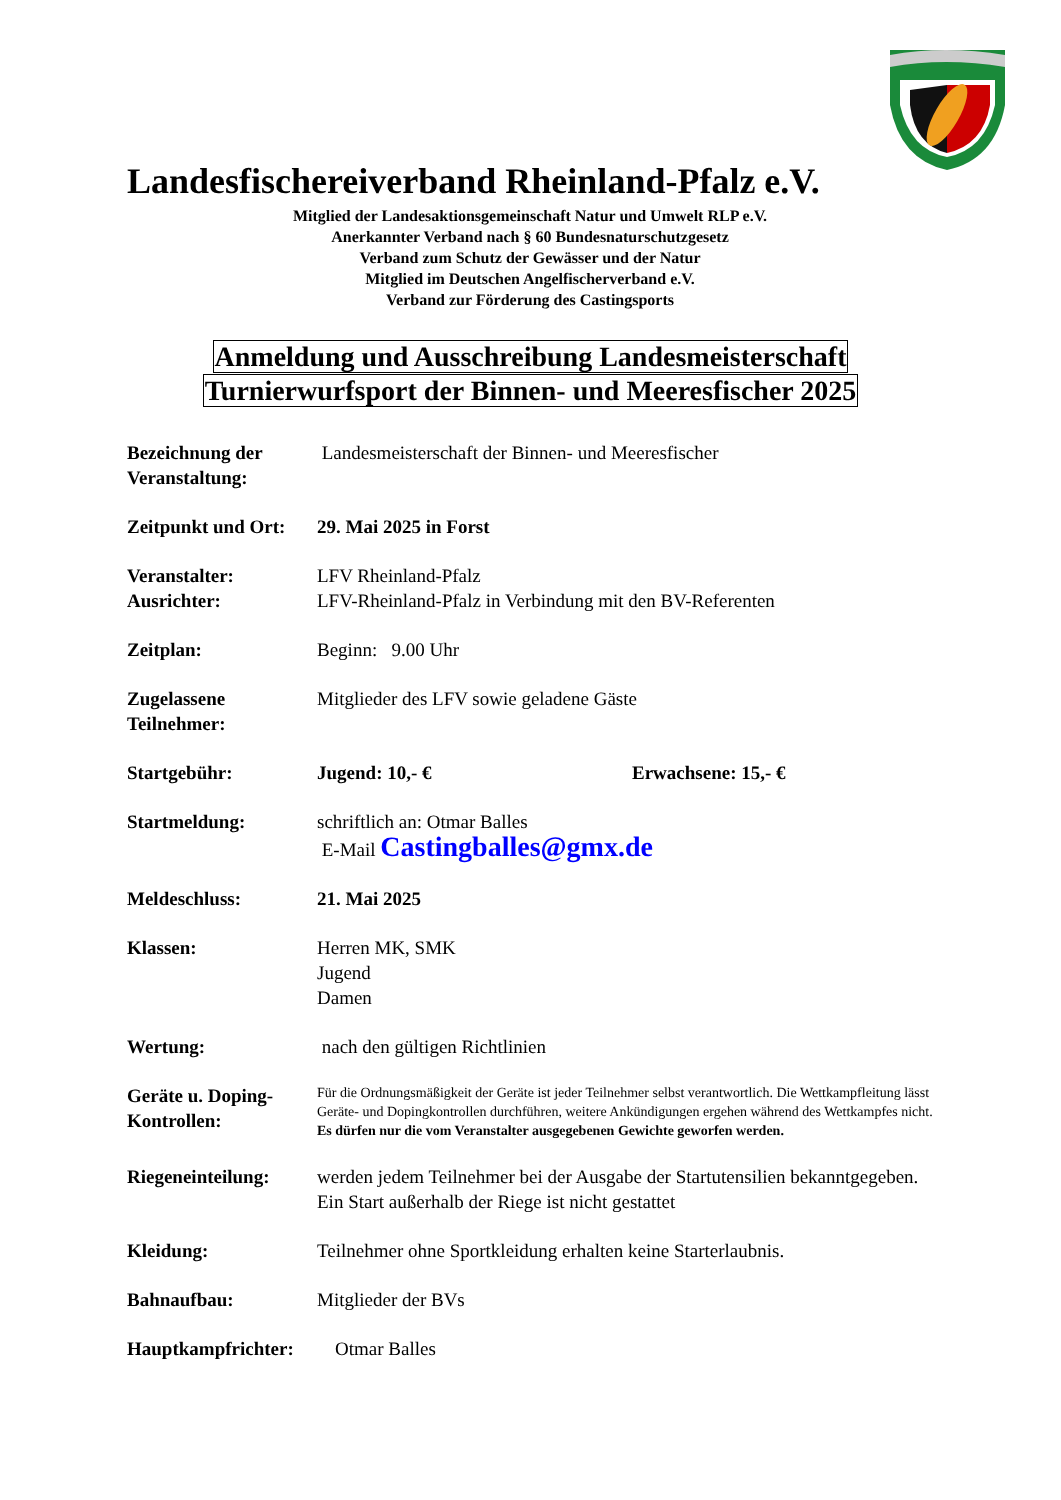Landesfischereiverband Rheinland-Pfalz e.V.
Mitglied der Landesaktionsgemeinschaft Natur und Umwelt RLP e.V.
Anerkannter Verband nach § 60 Bundesnaturschutzgesetz
Verband zum Schutz der Gewässer und der Natur
Mitglied im Deutschen Angelfischerverband e.V.
Verband zur Förderung des Castingsports
Anmeldung und Ausschreibung Landesmeisterschaft
Turnierwurfsport der Binnen- und Meeresfischer 2025
Bezeichnung der Veranstaltung:
Landesmeisterschaft der Binnen- und Meeresfischer
Zeitpunkt und Ort:
29. Mai 2025 in Forst
Veranstalter:
Ausrichter:
LFV Rheinland-Pfalz
LFV-Rheinland-Pfalz in Verbindung mit den BV-Referenten
Zeitplan: Beginn: 9.00 Uhr
Zugelassene Teilnehmer:
Mitglieder des LFV sowie geladene Gäste
Startgebühr: Jugend: 10,- € Erwachsene: 15,- €
Startmeldung: schriftlich an: Otmar Balles
E-Mail Castingballes@gmx.de
Meldeschluss: 21. Mai 2025
Klassen: Herren MK, SMK
Jugend
Damen
Wertung: nach den gültigen Richtlinien
Geräte u. Doping-Kontrollen:
Für die Ordnungsmäßigkeit der Geräte ist jeder Teilnehmer selbst verantwortlich. Die Wettkampfleitung lässt Geräte- und Dopingkontrollen durchführen, weitere Ankündigungen ergehen während des Wettkampfes nicht.
Es dürfen nur die vom Veranstalter ausgegebenen Gewichte geworfen werden.
Riegeneinteilung:
werden jedem Teilnehmer bei der Ausgabe der Startutensilien bekanntgegeben. Ein Start außerhalb der Riege ist nicht gestattet
Kleidung: Teilnehmer ohne Sportkleidung erhalten keine Starterlaubnis.
Bahnaufbau: Mitglieder der BVs
Hauptkampfrichter: Otmar Balles